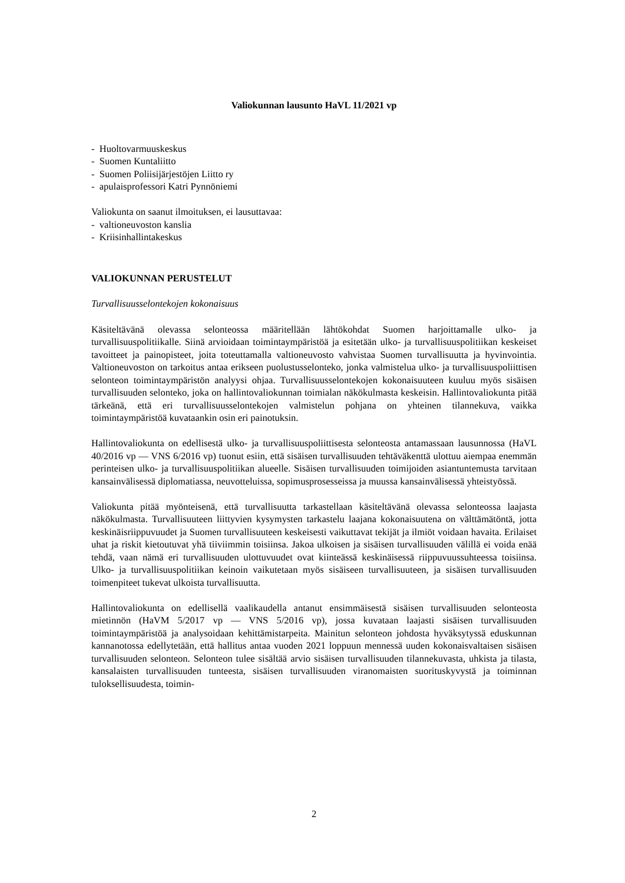Valiokunnan lausunto HaVL 11/2021 vp
- Huoltovarmuuskeskus
- Suomen Kuntaliitto
- Suomen Poliisijärjestöjen Liitto ry
- apulaisprofessori Katri Pynnöniemi
Valiokunta on saanut ilmoituksen, ei lausuttavaa:
- valtioneuvoston kanslia
- Kriisinhallintakeskus
VALIOKUNNAN PERUSTELUT
Turvallisuusselontekojen kokonaisuus
Käsiteltävänä olevassa selonteossa määritellään lähtökohdat Suomen harjoittamalle ulko- ja turvallisuuspolitiikalle. Siinä arvioidaan toimintaympäristöä ja esitetään ulko- ja turvallisuuspolitiikan keskeiset tavoitteet ja painopisteet, joita toteuttamalla valtioneuvosto vahvistaa Suomen turvallisuutta ja hyvinvointia. Valtioneuvoston on tarkoitus antaa erikseen puolustusselonteko, jonka valmistelua ulko- ja turvallisuuspoliittisen selonteon toimintaympäristön analyysi ohjaa. Turvallisuusselontekojen kokonaisuuteen kuuluu myös sisäisen turvallisuuden selonteko, joka on hallintovaliokunnan toimialan näkökulmasta keskeisin. Hallintovaliokunta pitää tärkeänä, että eri turvallisuusselontekojen valmistelun pohjana on yhteinen tilannekuva, vaikka toimintaympäristöä kuvataankin osin eri painotuksin.
Hallintovaliokunta on edellisestä ulko- ja turvallisuuspoliittisesta selonteosta antamassaan lausunnossa (HaVL 40/2016 vp — VNS 6/2016 vp) tuonut esiin, että sisäisen turvallisuuden tehtäväkenttä ulottuu aiempaa enemmän perinteisen ulko- ja turvallisuuspolitiikan alueelle. Sisäisen turvallisuuden toimijoiden asiantuntemusta tarvitaan kansainvälisessä diplomatiassa, neuvotteluissa, sopimusprosesseissa ja muussa kansainvälisessä yhteistyössä.
Valiokunta pitää myönteisenä, että turvallisuutta tarkastellaan käsiteltävänä olevassa selonteossa laajasta näkökulmasta. Turvallisuuteen liittyvien kysymysten tarkastelu laajana kokonaisuutena on välttämätöntä, jotta keskinäisriippuvuudet ja Suomen turvallisuuteen keskeisesti vaikuttavat tekijät ja ilmiöt voidaan havaita. Erilaiset uhat ja riskit kietoutuvat yhä tiiviimmin toisiinsa. Jakoa ulkoisen ja sisäisen turvallisuuden välillä ei voida enää tehdä, vaan nämä eri turvallisuuden ulottuvuudet ovat kiinteässä keskinäisessä riippuvuussuhteessa toisiinsa. Ulko- ja turvallisuuspolitiikan keinoin vaikutetaan myös sisäiseen turvallisuuteen, ja sisäisen turvallisuuden toimenpiteet tukevat ulkoista turvallisuutta.
Hallintovaliokunta on edellisellä vaalikaudella antanut ensimmäisestä sisäisen turvallisuuden selonteosta mietinnön (HaVM 5/2017 vp — VNS 5/2016 vp), jossa kuvataan laajasti sisäisen turvallisuuden toimintaympäristöä ja analysoidaan kehittämistarpeita. Mainitun selonteon johdosta hyväksytyssä eduskunnan kannanotossa edellytetään, että hallitus antaa vuoden 2021 loppuun mennessä uuden kokonaisvaltaisen sisäisen turvallisuuden selonteon. Selonteon tulee sisältää arvio sisäisen turvallisuuden tilannekuvasta, uhkista ja tilasta, kansalaisten turvallisuuden tunteesta, sisäisen turvallisuuden viranomaisten suorituskyvystä ja toiminnan tuloksellisuudesta, toimin-
2